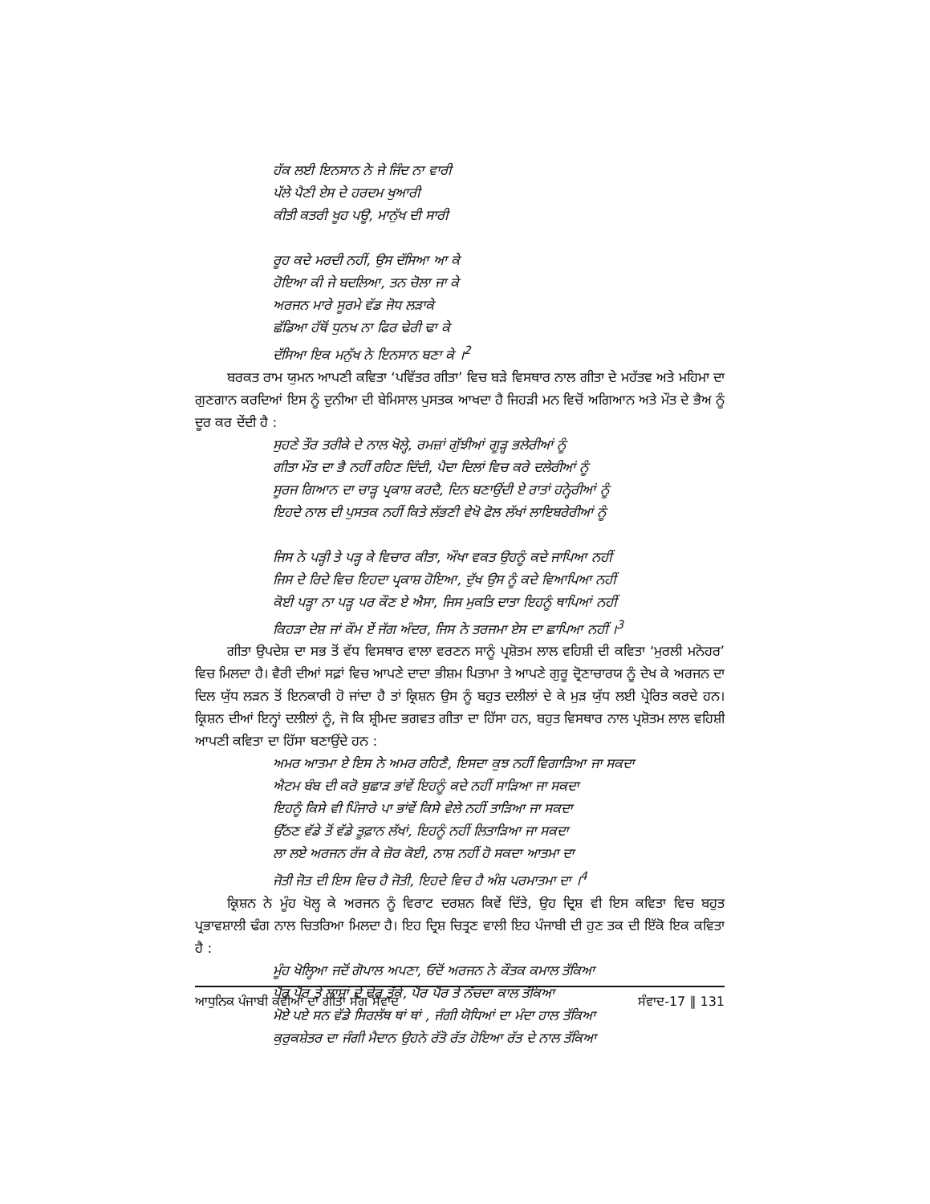ਹੱਕ ਲਈ ਇਨਸਾਨ ਨੇ ਜੇ ਜਿੰਦ ਨਾ ਵਾਰੀ
ਪੱਲੇ ਪੈਣੀ ਏਸ ਦੇ ਹਰਦਮ ਖੁਆਰੀ
ਕੀਤੀ ਕਤਰੀ ਖੂਹ ਪਊ, ਮਾਨੁੱਖ ਦੀ ਸਾਰੀ
ਰੂਹ ਕਦੇ ਮਰਦੀ ਨਹੀਂ, ਉਸ ਦੱਸਿਆ ਆ ਕੇ
ਹੋਇਆ ਕੀ ਜੇ ਬਦਲਿਆ, ਤਨ ਚੋਲਾ ਜਾ ਕੇ
ਅਰਜਨ ਮਾਰੇ ਸੂਰਮੇ ਵੱਡ ਜੋਧ ਲੜਾਕੇ
ਛੱਡਿਆ ਹੱਥੋਂ ਧੁਨਖ ਨਾ ਫਿਰ ਢੇਰੀ ਢਾ ਕੇ
ਦੱਸਿਆ ਇਕ ਮਨੁੱਖ ਨੇ ਇਨਸਾਨ ਬਣਾ ਕੇ ।<sup>2</sup>
ਬਰਕਤ ਰਾਮ ਯੁਮਨ ਆਪਣੀ ਕਵਿਤਾ ‘ਪਵਿੱਤਰ ਗੀਤਾ’ ਵਿਚ ਬੜੇ ਵਿਸਥਾਰ ਨਾਲ ਗੀਤਾ ਦੇ ਮਹੱਤਵ ਅਤੇ ਮਹਿਮਾ ਦਾ ਗੁਣਗਾਨ ਕਰਦਿਆਂ ਇਸ ਨੂੰ ਦੁਨੀਆ ਦੀ ਬੇਮਿਸਾਲ ਪੁਸਤਕ ਆਖਦਾ ਹੈ ਜਿਹੜੀ ਮਨ ਵਿਚੋਂ ਅਗਿਆਨ ਅਤੇ ਮੌਤ ਦੇ ਭੈਅ ਨੂੰ ਦੂਰ ਕਰ ਦੇਂਦੀ ਹੈ :
ਸੁਹਣੇ ਤੌਰ ਤਰੀਕੇ ਦੇ ਨਾਲ ਖੋਲ੍ਹੇ, ਰਮਜ਼ਾਂ ਗੁੱਝੀਆਂ ਗੂੜ੍ਹ ਭਲੇਰੀਆਂ ਨੂੰ
ਗੀਤਾ ਮੌਤ ਦਾ ਭੈ ਨਹੀਂ ਰਹਿਣ ਦਿੰਦੀ, ਪੈਦਾ ਦਿਲਾਂ ਵਿਚ ਕਰੇ ਦਲੇਰੀਆਂ ਨੂੰ
ਸੂਰਜ ਗਿਆਨ ਦਾ ਚਾੜ੍ਹ ਪ੍ਰਕਾਸ਼ ਕਰਦੈ, ਦਿਨ ਬਣਾਉਂਦੀ ਏ ਰਾਤਾਂ ਹਨ੍ਹੇਰੀਆਂ ਨੂੰ
ਇਹਦੇ ਨਾਲ ਦੀ ਪੁਸਤਕ ਨਹੀਂ ਕਿਤੇ ਲੱਭਣੀ ਵੇਖੋ ਫੋਲ ਲੱਖਾਂ ਲਾਇਬਰੇਰੀਆਂ ਨੂੰ
ਜਿਸ ਨੇ ਪੜ੍ਹੀ ਤੇ ਪੜ੍ਹ ਕੇ ਵਿਚਾਰ ਕੀਤਾ, ਔਖਾ ਵਕਤ ਉਹਨੂੰ ਕਦੇ ਜਾਪਿਆ ਨਹੀਂ
ਜਿਸ ਦੇ ਰਿਦੇ ਵਿਚ ਇਹਦਾ ਪ੍ਰਕਾਸ਼ ਹੋਇਆ, ਦੁੱਖ ਉਸ ਨੂੰ ਕਦੇ ਵਿਆਪਿਆ ਨਹੀਂ
ਕੋਈ ਪੜ੍ਹਾ ਨਾ ਪੜ੍ਹ ਪਰ ਕੌਣ ਏ ਐਸਾ, ਜਿਸ ਮੁਕਤਿ ਦਾਤਾ ਇਹਨੂੰ ਥਾਪਿਆਂ ਨਹੀਂ
ਕਿਹੜਾ ਦੇਸ਼ ਜਾਂ ਕੌਮ ਏਂ ਜੱਗ ਅੰਦਰ, ਜਿਸ ਨੇ ਤਰਜਮਾ ਏਸ ਦਾ ਛਾਪਿਆ ਨਹੀਂ ।<sup>3</sup>
ਗੀਤਾ ਉਪਦੇਸ਼ ਦਾ ਸਭ ਤੋਂ ਵੱਧ ਵਿਸਥਾਰ ਵਾਲਾ ਵਰਣਨ ਸਾਨੂੰ ਪ੍ਰਸ਼ੋਤਮ ਲਾਲ ਵਹਿਸ਼ੀ ਦੀ ਕਵਿਤਾ ‘ਮੁਰਲੀ ਮਨੋਹਰ’ ਵਿਚ ਮਿਲਦਾ ਹੈ। ਵੈਰੀ ਦੀਆਂ ਸਫ਼ਾਂ ਵਿਚ ਆਪਣੇ ਦਾਦਾ ਭੀਸ਼ਮ ਪਿਤਾਮਾ ਤੇ ਆਪਣੇ ਗੁਰੂ ਦ੍ਰੋਣਾਚਾਰਯ ਨੂੰ ਦੇਖ ਕੇ ਅਰਜਨ ਦਾ ਦਿਲ ਯੁੱਧ ਲੜਨ ਤੋਂ ਇਨਕਾਰੀ ਹੋ ਜਾਂਦਾ ਹੈ ਤਾਂ ਕ੍ਰਿਸ਼ਨ ਉਸ ਨੂੰ ਬਹੁਤ ਦਲੀਲਾਂ ਦੇ ਕੇ ਮੁੜ ਯੁੱਧ ਲਈ ਪ੍ਰੇਰਿਤ ਕਰਦੇ ਹਨ। ਕ੍ਰਿਸ਼ਨ ਦੀਆਂ ਇਨ੍ਹਾਂ ਦਲੀਲਾਂ ਨੂੰ, ਜੋ ਕਿ ਸ਼੍ਰੀਮਦ ਭਗਵਤ ਗੀਤਾ ਦਾ ਹਿੱਸਾ ਹਨ, ਬਹੁਤ ਵਿਸਥਾਰ ਨਾਲ ਪ੍ਰਸ਼ੋਤਮ ਲਾਲ ਵਹਿਸ਼ੀ ਆਪਣੀ ਕਵਿਤਾ ਦਾ ਹਿੱਸਾ ਬਣਾਉਂਦੇ ਹਨ :
ਅਮਰ ਆਤਮਾ ਏ ਇਸ ਨੇ ਅਮਰ ਰਹਿਣੈ, ਇਸਦਾ ਕੁਝ ਨਹੀਂ ਵਿਗਾੜਿਆ ਜਾ ਸਕਦਾ
ਐਟਮ ਬੰਬ ਦੀ ਕਰੋ ਬੁਛਾੜ ਭਾਂਵੇਂ ਇਹਨੂੰ ਕਦੇ ਨਹੀਂ ਸਾੜਿਆ ਜਾ ਸਕਦਾ
ਇਹਨੂੰ ਕਿਸੇ ਵੀ ਪਿੰਜਾਰੇ ਪਾ ਭਾਂਵੇਂ ਕਿਸੇ ਵੇਲੇ ਨਹੀਂ ਤਾੜਿਆ ਜਾ ਸਕਦਾ
ਉੱਠਣ ਵੱਡੇ ਤੋਂ ਵੱਡੇ ਤੂਫ਼ਾਨ ਲੱਖਾਂ, ਇਹਨੂੰ ਨਹੀਂ ਲਿਤਾੜਿਆ ਜਾ ਸਕਦਾ
ਲਾ ਲਏ ਅਰਜਨ ਰੱਜ ਕੇ ਜ਼ੋਰ ਕੋਈ, ਨਾਸ਼ ਨਹੀਂ ਹੋ ਸਕਦਾ ਆਤਮਾ ਦਾ
ਜੋਤੀ ਜੋਤ ਦੀ ਇਸ ਵਿਚ ਹੈ ਜੋਤੀ, ਇਹਦੇ ਵਿਚ ਹੈ ਅੰਸ਼ ਪਰਮਾਤਮਾ ਦਾ ।<sup>4</sup>
ਕ੍ਰਿਸ਼ਨ ਨੇ ਮੂੰਹ ਖੋਲ੍ਹ ਕੇ ਅਰਜਨ ਨੂੰ ਵਿਰਾਟ ਦਰਸ਼ਨ ਕਿਵੇਂ ਦਿੱਤੇ, ਉਹ ਦ੍ਰਿਸ਼ ਵੀ ਇਸ ਕਵਿਤਾ ਵਿਚ ਬਹੁਤ ਪ੍ਰਭਾਵਸ਼ਾਲੀ ਢੰਗ ਨਾਲ ਚਿਤਰਿਆ ਮਿਲਦਾ ਹੈ। ਇਹ ਦ੍ਰਿਸ਼ ਚਿਤ੍ਰਣ ਵਾਲੀ ਇਹ ਪੰਜਾਬੀ ਦੀ ਹੁਣ ਤਕ ਦੀ ਇੱਕੋ ਇਕ ਕਵਿਤਾ ਹੈ :
ਮੂੰਹ ਖੋਲ੍ਹਿਆ ਜਦੋਂ ਗੋਪਾਲ ਅਪਣਾ, ਓਦੋਂ ਅਰਜਨ ਨੇ ਕੌਤਕ ਕਮਾਲ ਤੱਕਿਆ
ਪੈਰ ਪੈਰ ਤੇ ਲਾਸ਼ਾਂ ਦੇ ਢੇਰ ਤੱਕੇ, ਪੈਰ ਪੈਰ ਤੇ ਨੱਚਦਾ ਕਾਲ ਤੱਕਿਆ
ਮੋਏ ਪਏ ਸਨ ਵੱਡੇ ਸਿਰਲੱਥ ਥਾਂ ਥਾਂ , ਜੰਗੀ ਯੋਧਿਆਂ ਦਾ ਮੰਦਾ ਹਾਲ ਤੱਕਿਆ
ਕੁਰੁਕਸ਼ੇਤਰ ਦਾ ਜੰਗੀ ਮੈਦਾਨ ਉਹਨੇ ਰੱਤੋ ਰੱਤ ਹੋਇਆ ਰੱਤ ਦੇ ਨਾਲ ਤੱਕਿਆ
ਆਧੁਨਿਕ ਪੰਜਾਬੀ ਕਵੀਆਂ ਦਾ ਗੀਤਾ ਸੰਗ ਸੰਵਾਦ ਸੰਵਾਦ-17 ‖ 131